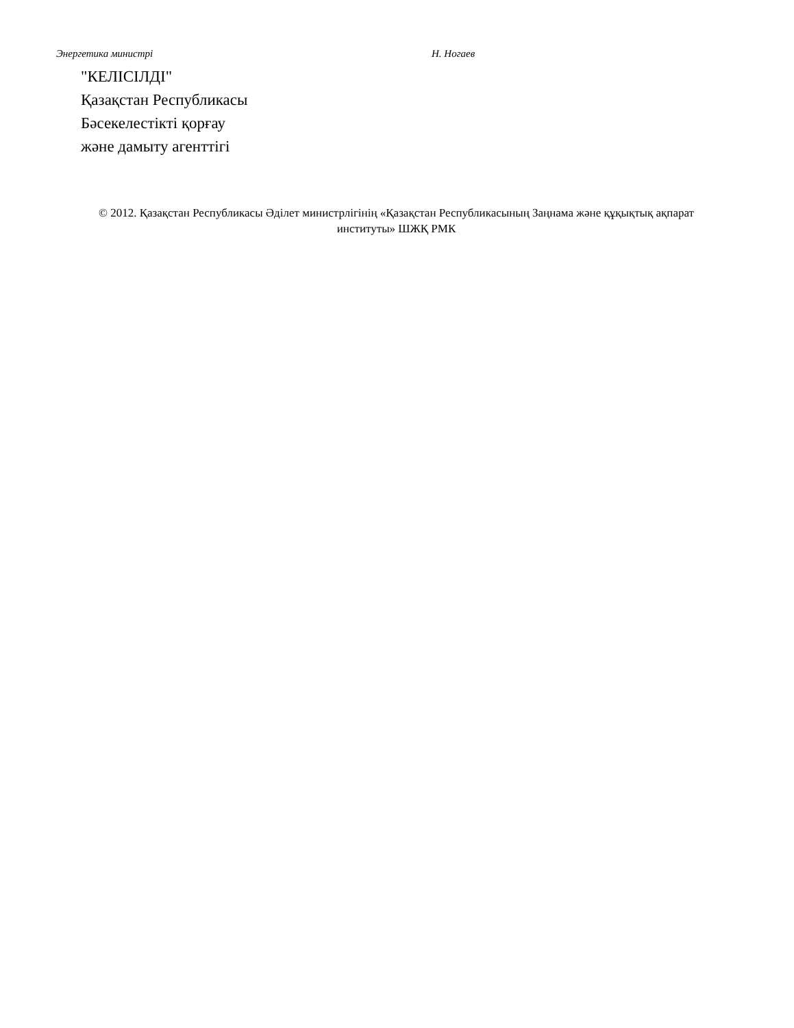Энергетика министрі Н. Ногаев
"КЕЛІСІЛДІ"
Қазақстан Республикасы
Бәсекелестікті қорғау
және дамыту агенттігі
© 2012. Қазақстан Республикасы Әділет министрлігінің «Қазақстан Республикасының Заңнама және құқықтық ақпарат институты» ШЖҚ РМК